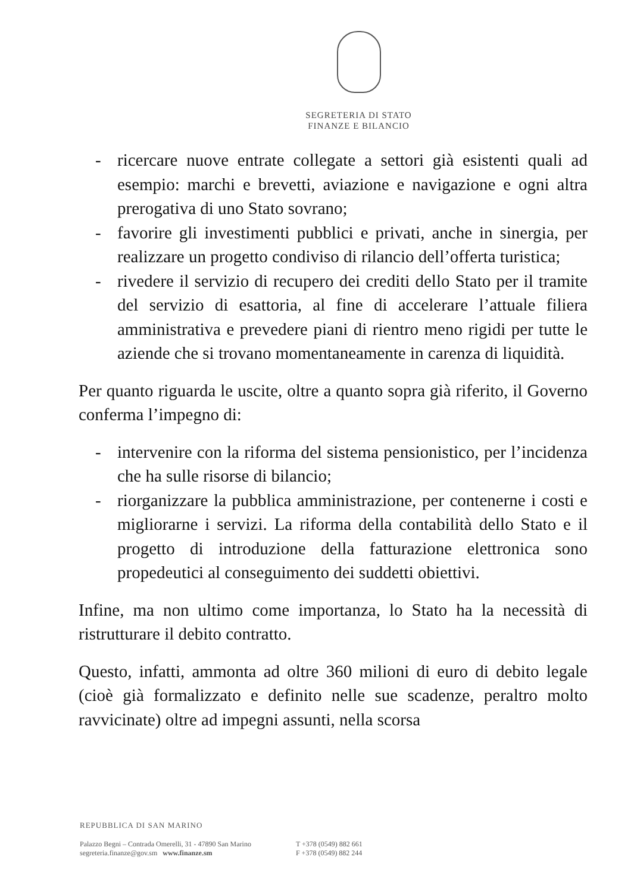SEGRETERIA DI STATO
FINANZE E BILANCIO
- ricercare nuove entrate collegate a settori già esistenti quali ad esempio: marchi e brevetti, aviazione e navigazione e ogni altra prerogativa di uno Stato sovrano;
- favorire gli investimenti pubblici e privati, anche in sinergia, per realizzare un progetto condiviso di rilancio dell’offerta turistica;
- rivedere il servizio di recupero dei crediti dello Stato per il tramite del servizio di esattoria, al fine di accelerare l’attuale filiera amministrativa e prevedere piani di rientro meno rigidi per tutte le aziende che si trovano momentaneamente in carenza di liquidità.
Per quanto riguarda le uscite, oltre a quanto sopra già riferito, il Governo conferma l’impegno di:
- intervenire con la riforma del sistema pensionistico, per l’incidenza che ha sulle risorse di bilancio;
- riorganizzare la pubblica amministrazione, per contenerne i costi e migliorarne i servizi. La riforma della contabilità dello Stato e il progetto di introduzione della fatturazione elettronica sono propedeutici al conseguimento dei suddetti obiettivi.
Infine, ma non ultimo come importanza, lo Stato ha la necessità di ristrutturare il debito contratto.
Questo, infatti, ammonta ad oltre 360 milioni di euro di debito legale (cioè già formalizzato e definito nelle sue scadenze, peraltro molto ravvicinate) oltre ad impegni assunti, nella scorsa
REPUBBLICA DI SAN MARINO
Palazzo Begni – Contrada Omerelli, 31 - 47890 San Marino
segreteria.finanze@gov.sm www.finanze.sm
T +378 (0549) 882 661
F +378 (0549) 882 244